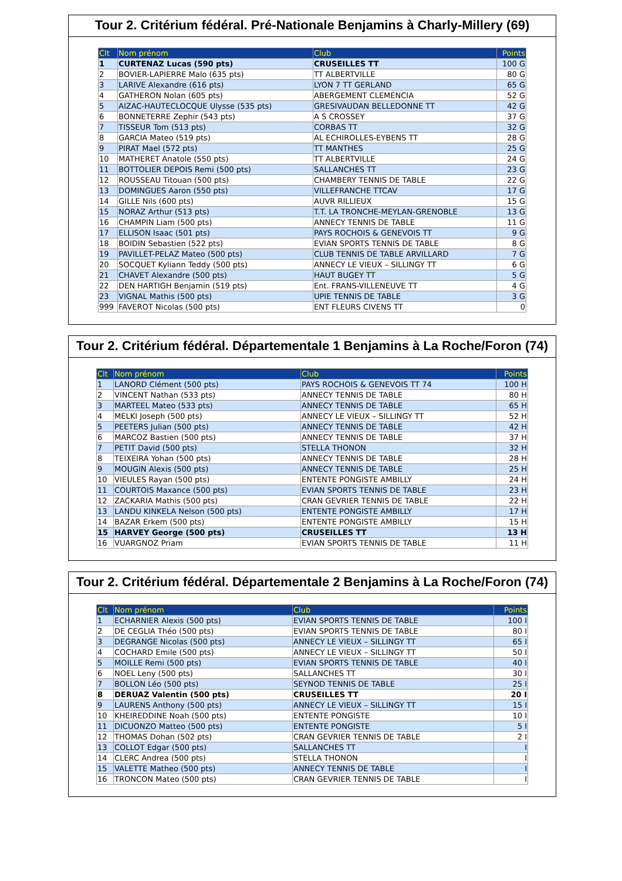Tour 2. Critérium fédéral. Pré-Nationale Benjamins à Charly-Millery (69)
| Clt | Nom prénom | Club | Points |
| --- | --- | --- | --- |
| 1 | CURTENAZ Lucas (590 pts) | CRUSEILLES TT | 100 G |
| 2 | BOVIER-LAPIERRE Malo (635 pts) | TT ALBERTVILLE | 80 G |
| 3 | LARIVE Alexandre (616 pts) | LYON 7 TT GERLAND | 65 G |
| 4 | GATHERON Nolan (605 pts) | ABERGEMENT CLEMENCIA | 52 G |
| 5 | AIZAC-HAUTECLOCQUE Ulysse (535 pts) | GRESIVAUDAN BELLEDONNE TT | 42 G |
| 6 | BONNETERRE Zephir (543 pts) | A S CROSSEY | 37 G |
| 7 | TISSEUR Tom (513 pts) | CORBAS TT | 32 G |
| 8 | GARCIA Mateo (519 pts) | AL ECHIROLLES-EYBENS TT | 28 G |
| 9 | PIRAT Mael (572 pts) | TT MANTHES | 25 G |
| 10 | MATHERET Anatole (550 pts) | TT ALBERTVILLE | 24 G |
| 11 | BOTTOLIER DEPOIS Remi (500 pts) | SALLANCHES TT | 23 G |
| 12 | ROUSSEAU Titouan (500 pts) | CHAMBERY TENNIS DE TABLE | 22 G |
| 13 | DOMINGUES Aaron (550 pts) | VILLEFRANCHE TTCAV | 17 G |
| 14 | GILLE Nils (600 pts) | AUVR RILLIEUX | 15 G |
| 15 | NORAZ Arthur (513 pts) | T.T. LA TRONCHE-MEYLAN-GRENOBLE | 13 G |
| 16 | CHAMPIN Liam (500 pts) | ANNECY TENNIS DE TABLE | 11 G |
| 17 | ELLISON Isaac (501 pts) | PAYS ROCHOIS & GENEVOIS TT | 9 G |
| 18 | BOIDIN Sebastien (522 pts) | EVIAN SPORTS TENNIS DE TABLE | 8 G |
| 19 | PAVILLET-PELAZ Mateo (500 pts) | CLUB TENNIS DE TABLE ARVILLARD | 7 G |
| 20 | SOCQUET Kyliann Teddy (500 pts) | ANNECY LE VIEUX – SILLINGY TT | 6 G |
| 21 | CHAVET Alexandre (500 pts) | HAUT BUGEY TT | 5 G |
| 22 | DEN HARTIGH Benjamin (519 pts) | Ent. FRANS-VILLENEUVE TT | 4 G |
| 23 | VIGNAL Mathis (500 pts) | UPIE TENNIS DE TABLE | 3 G |
| 999 | FAVEROT Nicolas (500 pts) | ENT FLEURS CIVENS TT | 0 |
Tour 2. Critérium fédéral. Départementale 1 Benjamins à La Roche/Foron (74)
| Clt | Nom prénom | Club | Points |
| --- | --- | --- | --- |
| 1 | LANORD Clément (500 pts) | PAYS ROCHOIS & GENEVOIS TT 74 | 100 H |
| 2 | VINCENT Nathan (533 pts) | ANNECY TENNIS DE TABLE | 80 H |
| 3 | MARTEEL Mateo (533 pts) | ANNECY TENNIS DE TABLE | 65 H |
| 4 | MELKI Joseph (500 pts) | ANNECY LE VIEUX – SILLINGY TT | 52 H |
| 5 | PEETERS Julian (500 pts) | ANNECY TENNIS DE TABLE | 42 H |
| 6 | MARCOZ Bastien (500 pts) | ANNECY TENNIS DE TABLE | 37 H |
| 7 | PETIT David (500 pts) | STELLA THONON | 32 H |
| 8 | TEIXEIRA Yohan (500 pts) | ANNECY TENNIS DE TABLE | 28 H |
| 9 | MOUGIN Alexis (500 pts) | ANNECY TENNIS DE TABLE | 25 H |
| 10 | VIEULES Rayan (500 pts) | ENTENTE PONGISTE AMBILLY | 24 H |
| 11 | COURTOIS Maxance (500 pts) | EVIAN SPORTS TENNIS DE TABLE | 23 H |
| 12 | ZACKARIA Mathis (500 pts) | CRAN GEVRIER TENNIS DE TABLE | 22 H |
| 13 | LANDU KINKELA Nelson (500 pts) | ENTENTE PONGISTE AMBILLY | 17 H |
| 14 | BAZAR Erkem (500 pts) | ENTENTE PONGISTE AMBILLY | 15 H |
| 15 | HARVEY George (500 pts) | CRUSEILLES TT | 13 H |
| 16 | VUARGNOZ Priam | EVIAN SPORTS TENNIS DE TABLE | 11 H |
Tour 2. Critérium fédéral. Départementale 2 Benjamins à La Roche/Foron (74)
| Clt | Nom prénom | Club | Points |
| --- | --- | --- | --- |
| 1 | ECHARNIER Alexis (500 pts) | EVIAN SPORTS TENNIS DE TABLE | 100 I |
| 2 | DE CEGLIA Théo (500 pts) | EVIAN SPORTS TENNIS DE TABLE | 80 I |
| 3 | DEGRANGE Nicolas (500 pts) | ANNECY LE VIEUX – SILLINGY TT | 65 I |
| 4 | COCHARD Emile (500 pts) | ANNECY LE VIEUX – SILLINGY TT | 50 I |
| 5 | MOILLE Remi (500 pts) | EVIAN SPORTS TENNIS DE TABLE | 40 I |
| 6 | NOEL Leny (500 pts) | SALLANCHES TT | 30 I |
| 7 | BOLLON Léo (500 pts) | SEYNOD TENNIS DE TABLE | 25 I |
| 8 | DERUAZ Valentin (500 pts) | CRUSEILLES TT | 20 I |
| 9 | LAURENS Anthony (500 pts) | ANNECY LE VIEUX – SILLINGY TT | 15 I |
| 10 | KHEIREDDINE Noah (500 pts) | ENTENTE PONGISTE | 10 I |
| 11 | DICUONZO Matteo (500 pts) | ENTENTE PONGISTE | 5 I |
| 12 | THOMAS Dohan (502 pts) | CRAN GEVRIER TENNIS DE TABLE | 2 I |
| 13 | COLLOT Edgar (500 pts) | SALLANCHES TT | I |
| 14 | CLERC Andrea (500 pts) | STELLA THONON | I |
| 15 | VALETTE Matheo (500 pts) | ANNECY TENNIS DE TABLE | I |
| 16 | TRONCON Mateo (500 pts) | CRAN GEVRIER TENNIS DE TABLE | I |